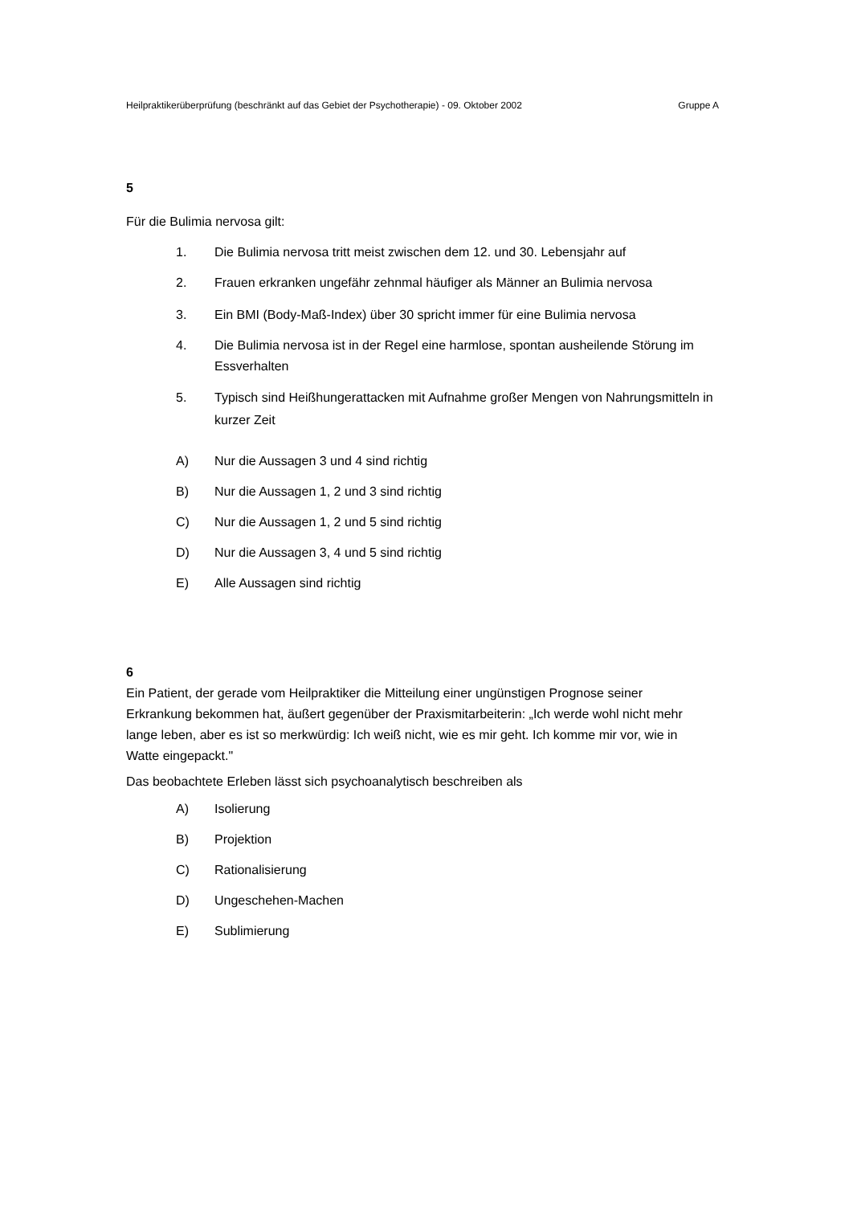Heilpraktikerüberprüfung (beschränkt auf das Gebiet der Psychotherapie) - 09. Oktober 2002 Gruppe A
5
Für die Bulimia nervosa gilt:
1. Die Bulimia nervosa tritt meist zwischen dem 12. und 30. Lebensjahr auf
2. Frauen erkranken ungefähr zehnmal häufiger als Männer an Bulimia nervosa
3. Ein BMI (Body-Maß-Index) über 30 spricht immer für eine Bulimia nervosa
4. Die Bulimia nervosa ist in der Regel eine harmlose, spontan ausheilende Störung im Essverhalten
5. Typisch sind Heißhungerattacken mit Aufnahme großer Mengen von Nahrungsmitteln in kurzer Zeit
A) Nur die Aussagen 3 und 4 sind richtig
B) Nur die Aussagen 1, 2 und 3 sind richtig
C) Nur die Aussagen 1, 2 und 5 sind richtig
D) Nur die Aussagen 3, 4 und 5 sind richtig
E) Alle Aussagen sind richtig
6
Ein Patient, der gerade vom Heilpraktiker die Mitteilung einer ungünstigen Prognose seiner Erkrankung bekommen hat, äußert gegenüber der Praxismitarbeiterin: „Ich werde wohl nicht mehr lange leben, aber es ist so merkwürdig: Ich weiß nicht, wie es mir geht. Ich komme mir vor, wie in Watte eingepackt."
Das beobachtete Erleben lässt sich psychoanalytisch beschreiben als
A) Isolierung
B) Projektion
C) Rationalisierung
D) Ungeschehen-Machen
E) Sublimierung